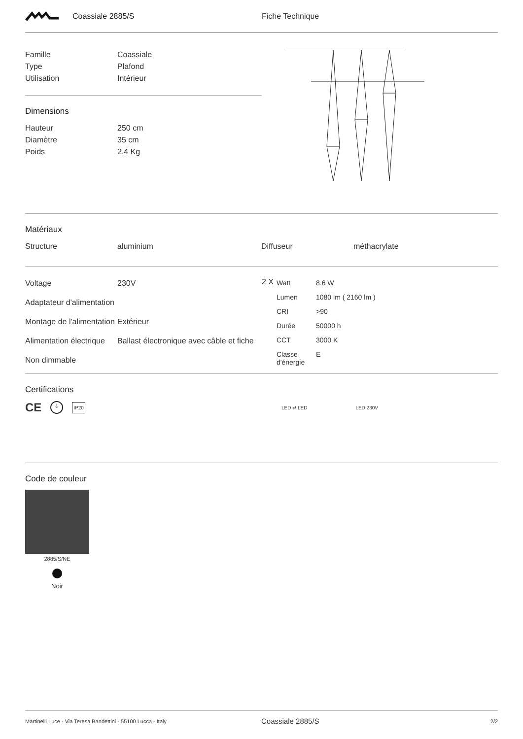Coassiale 2885/S Fiche Technique
| Famille | Coassiale |
| Type | Plafond |
| Utilisation | Intérieur |
Dimensions
| Hauteur | 250 cm |
| Diamètre | 35 cm |
| Poids | 2.4 Kg |
Matériaux
| Structure | aluminium | Diffuseur | méthacrylate |
| Voltage | 230V |
| Adaptateur d'alimentation | |
| Montage de l'alimentation | Extérieur |
| Alimentation électrique | Ballast électronique avec câble et fiche |
| Non dimmable | |
2 X
| Watt | 8.6 W |
| Lumen | 1080 lm ( 2160 lm ) |
| CRI | >90 |
| Durée | 50000 h |
| CCT | 3000 K |
| Classe d'énergie | E |
Certifications
CE ⏚ IP20 LED ⇄ LED LED 230V
Code de couleur
2885/S/NE
Noir
Martinelli Luce - Via Teresa Bandettini - 55100 Lucca - Italy Coassiale 2885/S 2/2